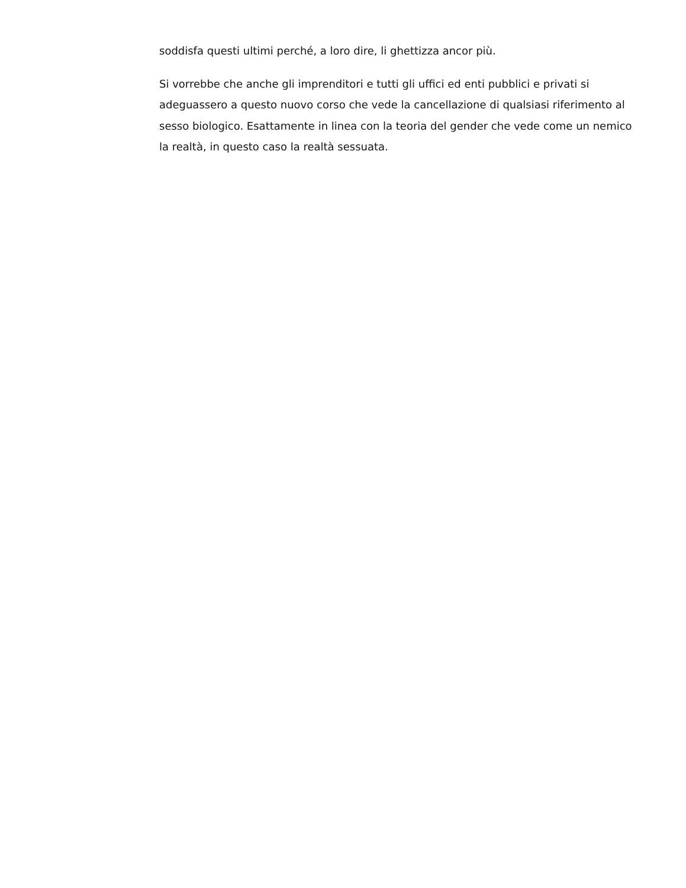soddisfa questi ultimi perché, a loro dire, li ghettizza ancor più.
Si vorrebbe che anche gli imprenditori e tutti gli uffici ed enti pubblici e privati si adeguassero a questo nuovo corso che vede la cancellazione di qualsiasi riferimento al sesso biologico. Esattamente in linea con la teoria del gender che vede come un nemico la realtà, in questo caso la realtà sessuata.